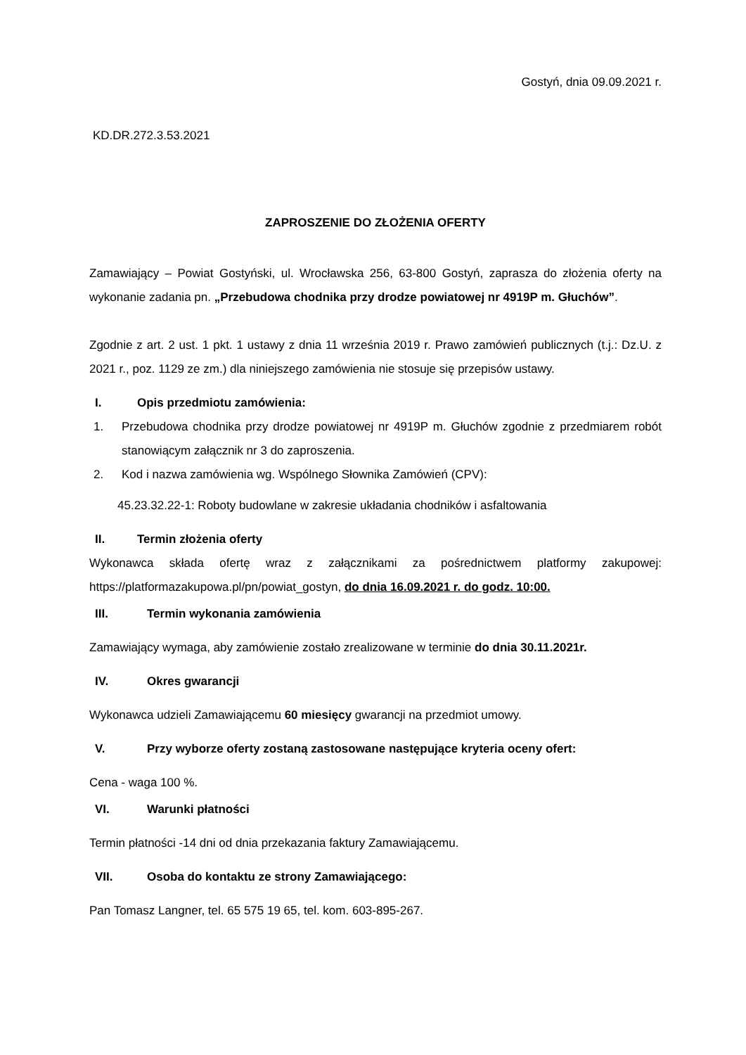Gostyń, dnia 09.09.2021 r.
KD.DR.272.3.53.2021
ZAPROSZENIE DO ZŁOŻENIA OFERTY
Zamawiający – Powiat Gostyński, ul. Wrocławska 256, 63-800 Gostyń, zaprasza do złożenia oferty na wykonanie zadania pn. „Przebudowa chodnika przy drodze powiatowej nr 4919P m. Głuchów”.
Zgodnie z art. 2 ust. 1 pkt. 1 ustawy z dnia 11 września 2019 r. Prawo zamówień publicznych (t.j.: Dz.U. z 2021 r., poz. 1129 ze zm.) dla niniejszego zamówienia nie stosuje się przepisów ustawy.
I. Opis przedmiotu zamówienia:
1. Przebudowa chodnika przy drodze powiatowej nr 4919P m. Głuchów zgodnie z przedmiarem robót stanowiącym załącznik nr 3 do zaproszenia.
2. Kod i nazwa zamówienia wg. Wspólnego Słownika Zamówień (CPV):
45.23.32.22-1: Roboty budowlane w zakresie układania chodników i asfaltowania
II. Termin złożenia oferty
Wykonawca składa ofertę wraz z załącznikami za pośrednictwem platformy zakupowej: https://platformazakupowa.pl/pn/powiat_gostyn, do dnia 16.09.2021 r. do godz. 10:00.
III. Termin wykonania zamówienia
Zamawiający wymaga, aby zamówienie zostało zrealizowane w terminie do dnia 30.11.2021r.
IV. Okres gwarancji
Wykonawca udzieli Zamawiającemu 60 miesięcy gwarancji na przedmiot umowy.
V. Przy wyborze oferty zostaną zastosowane następujące kryteria oceny ofert:
Cena - waga 100 %.
VI. Warunki płatności
Termin płatności -14 dni od dnia przekazania faktury Zamawiającemu.
VII. Osoba do kontaktu ze strony Zamawiającego:
Pan Tomasz Langner, tel. 65 575 19 65, tel. kom. 603-895-267.